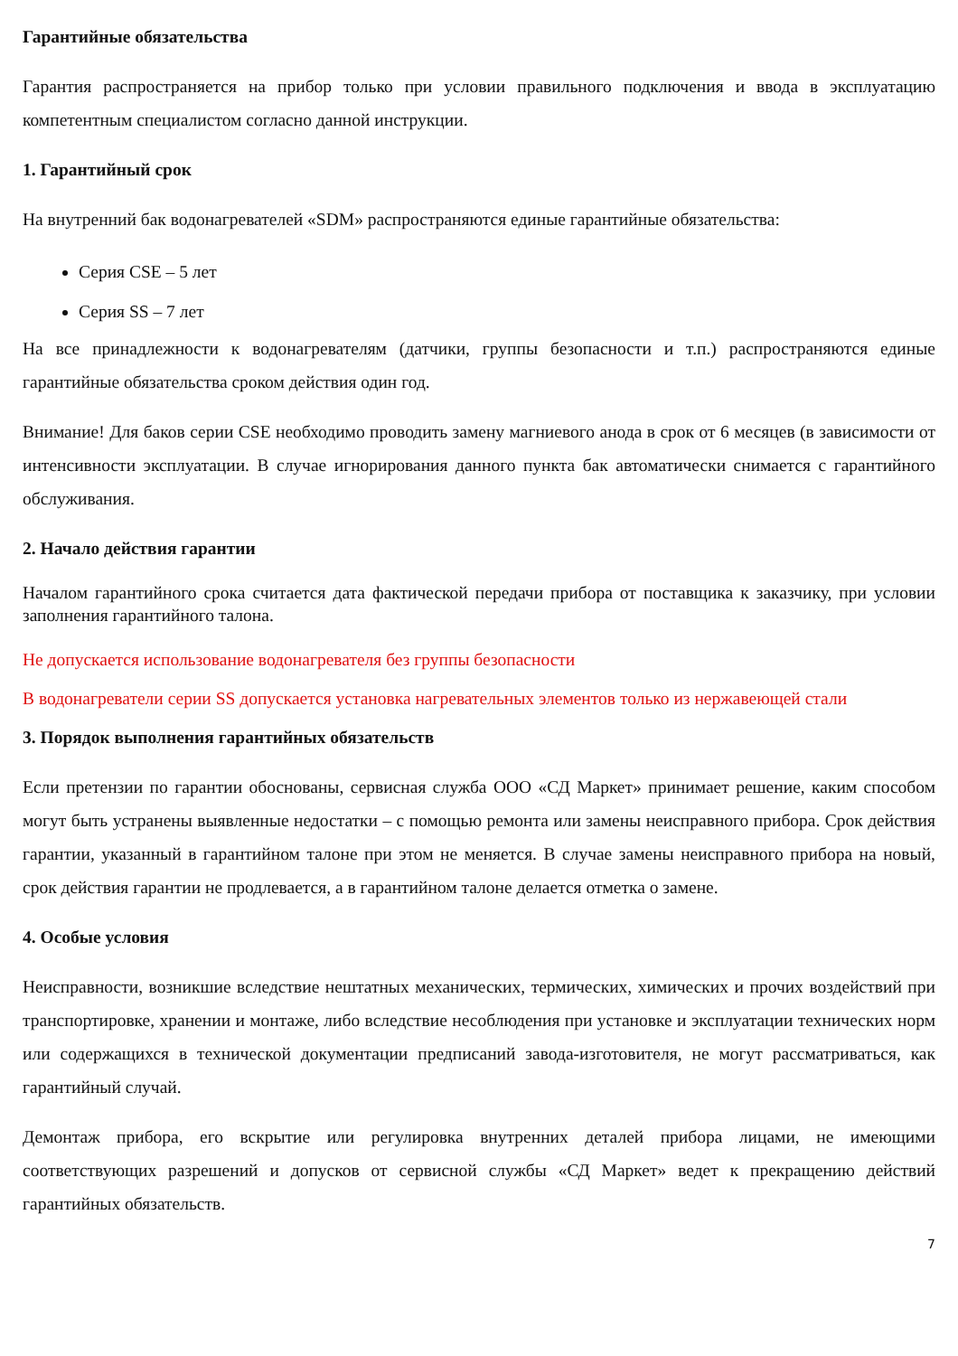Гарантийные обязательства
Гарантия распространяется на прибор только при условии правильного подключения и ввода в эксплуатацию компетентным специалистом согласно данной инструкции.
1. Гарантийный срок
На внутренний бак водонагревателей «SDM» распространяются единые гарантийные обязательства:
Серия CSE – 5 лет
Серия SS – 7 лет
На все принадлежности к водонагревателям (датчики, группы безопасности и т.п.) распространяются единые гарантийные обязательства сроком действия один год.
Внимание! Для баков серии CSE необходимо проводить замену магниевого анода в срок от 6 месяцев (в зависимости от интенсивности эксплуатации. В случае игнорирования данного пункта бак автоматически снимается с гарантийного обслуживания.
2. Начало действия гарантии
Началом гарантийного срока считается дата фактической передачи прибора от поставщика к заказчику, при условии заполнения гарантийного талона.
Не допускается использование водонагревателя без группы безопасности
В водонагреватели серии SS допускается установка нагревательных элементов только из нержавеющей стали
3. Порядок выполнения гарантийных обязательств
Если претензии по гарантии обоснованы, сервисная служба ООО «СД Маркет» принимает решение, каким способом могут быть устранены выявленные недостатки – с помощью ремонта или замены неисправного прибора. Срок действия гарантии, указанный в гарантийном талоне при этом не меняется. В случае замены неисправного прибора на новый, срок действия гарантии не продлевается, а в гарантийном талоне делается отметка о замене.
4. Особые условия
Неисправности, возникшие вследствие нештатных механических, термических, химических и прочих воздействий при транспортировке, хранении и монтаже, либо вследствие несоблюдения при установке и эксплуатации технических норм или содержащихся в технической документации предписаний завода-изготовителя, не могут рассматриваться, как гарантийный случай.
Демонтаж прибора, его вскрытие или регулировка внутренних деталей прибора лицами, не имеющими соответствующих разрешений и допусков от сервисной службы «СД Маркет» ведет к прекращению действий гарантийных обязательств.
7